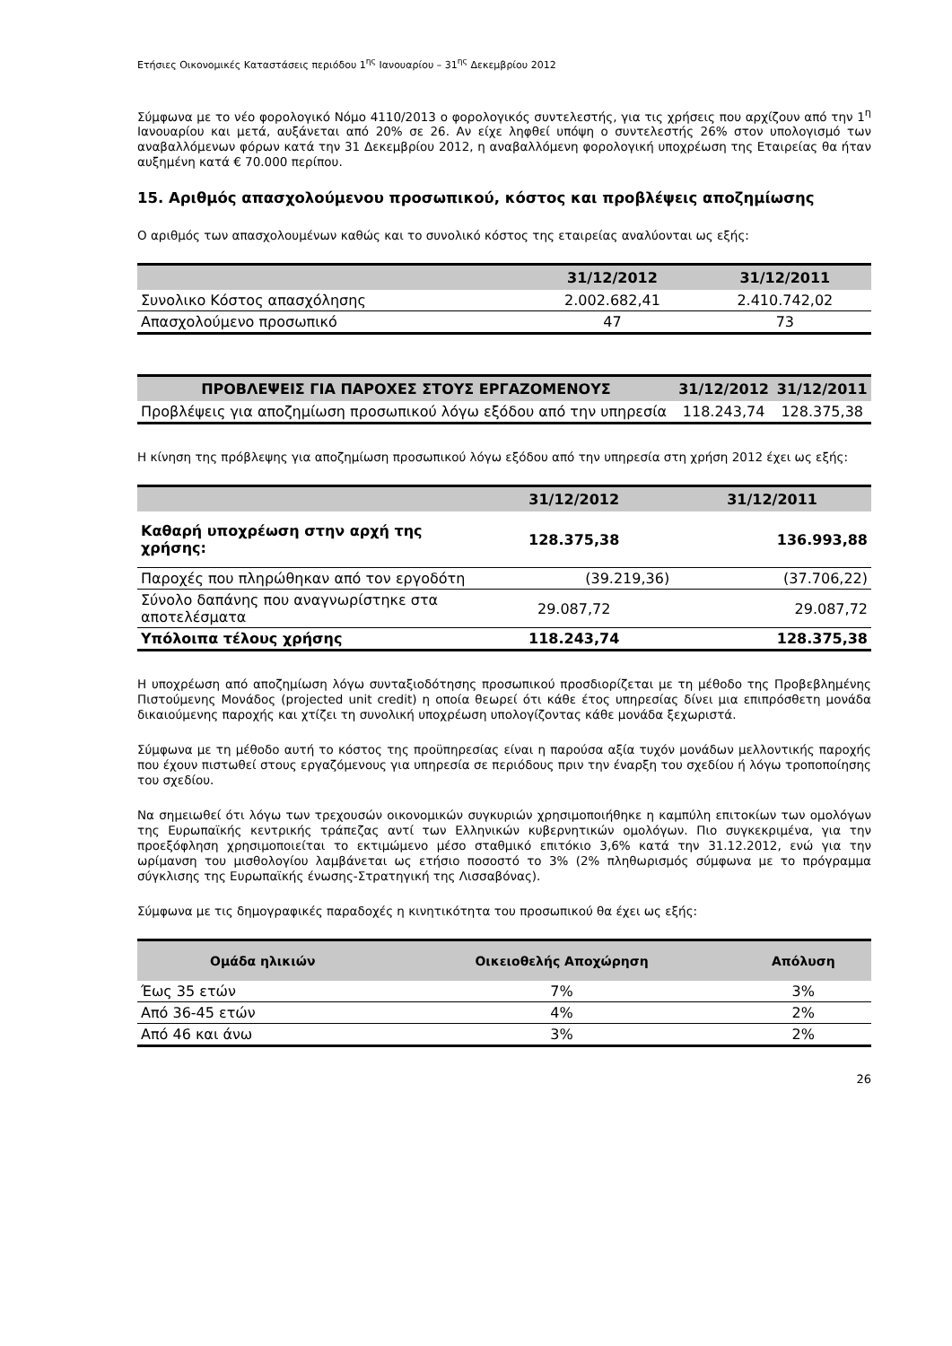Ετήσιες Οικονομικές Καταστάσεις περιόδου 1<sup>ης</sup> Ιανουαρίου – 31<sup>ης</sup> Δεκεμβρίου 2012
Σύμφωνα με το νέο φορολογικό Νόμο 4110/2013 ο φορολογικός συντελεστής, για τις χρήσεις που αρχίζουν από την 1<sup>η</sup> Ιανουαρίου και μετά, αυξάνεται από 20% σε 26. Αν είχε ληφθεί υπόψη ο συντελεστής 26% στον υπολογισμό των αναβαλλόμενων φόρων κατά την 31 Δεκεμβρίου 2012, η αναβαλλόμενη φορολογική υποχρέωση της Εταιρείας θα ήταν αυξημένη κατά € 70.000 περίπου.
15. Αριθμός απασχολούμενου προσωπικού, κόστος και προβλέψεις αποζημίωσης
Ο αριθμός των απασχολουμένων καθώς και το συνολικό κόστος της εταιρείας αναλύονται ως εξής:
| | 31/12/2012 | 31/12/2011 |
| --- | --- | --- |
| Συνολικο Κόστος απασχόλησης | 2.002.682,41 | 2.410.742,02 |
| Απασχολούμενο προσωπικό | 47 | 73 |
| ΠΡΟΒΛΕΨΕΙΣ ΓΙΑ ΠΑΡΟΧΕΣ ΣΤΟΥΣ ΕΡΓΑΖΟΜΕΝΟΥΣ | 31/12/2012 | 31/12/2011 |
| --- | --- | --- |
| Προβλέψεις για αποζημίωση προσωπικού λόγω εξόδου από την υπηρεσία | 118.243,74 | 128.375,38 |
Η κίνηση της πρόβλεψης για αποζημίωση προσωπικού λόγω εξόδου από την υπηρεσία στη χρήση 2012 έχει ως εξής:
| | 31/12/2012 | 31/12/2011 |
| --- | --- | --- |
| Καθαρή υποχρέωση στην αρχή της χρήσης: | 128.375,38 | 136.993,88 |
| Παροχές που πληρώθηκαν από τον εργοδότη | (39.219,36) | (37.706,22) |
| Σύνολο δαπάνης που αναγνωρίστηκε στα αποτελέσματα | 29.087,72 | 29.087,72 |
| Υπόλοιπα τέλους χρήσης | 118.243,74 | 128.375,38 |
Η υποχρέωση από αποζημίωση λόγω συνταξιοδότησης προσωπικού προσδιορίζεται με τη μέθοδο της Προβεβλημένης Πιστούμενης Μονάδος (projected unit credit) η οποία θεωρεί ότι κάθε έτος υπηρεσίας δίνει μια επιπρόσθετη μονάδα δικαιούμενης παροχής και χτίζει τη συνολική υποχρέωση υπολογίζοντας κάθε μονάδα ξεχωριστά.
Σύμφωνα με τη μέθοδο αυτή το κόστος της προϋπηρεσίας είναι η παρούσα αξία τυχόν μονάδων μελλοντικής παροχής που έχουν πιστωθεί στους εργαζόμενους για υπηρεσία σε περιόδους πριν την έναρξη του σχεδίου ή λόγω τροποποίησης του σχεδίου.
Να σημειωθεί ότι λόγω των τρεχουσών οικονομικών συγκυριών χρησιμοποιήθηκε η καμπύλη επιτοκίων των ομολόγων της Ευρωπαϊκής κεντρικής τράπεζας αντί των Ελληνικών κυβερνητικών ομολόγων. Πιο συγκεκριμένα, για την προεξόφληση χρησιμοποιείται το εκτιμώμενο μέσο σταθμικό επιτόκιο 3,6% κατά την 31.12.2012, ενώ για την ωρίμανση του μισθολογίου λαμβάνεται ως ετήσιο ποσοστό το 3% (2% πληθωρισμός σύμφωνα με το πρόγραμμα σύγκλισης της Ευρωπαϊκής ένωσης-Στρατηγική της Λισσαβόνας).
Σύμφωνα με τις δημογραφικές παραδοχές η κινητικότητα του προσωπικού θα έχει ως εξής:
| Ομάδα ηλικιών | Οικειοθελής Αποχώρηση | Απόλυση |
| --- | --- | --- |
| Έως 35 ετών | 7% | 3% |
| Από 36-45 ετών | 4% | 2% |
| Από 46 και άνω | 3% | 2% |
26